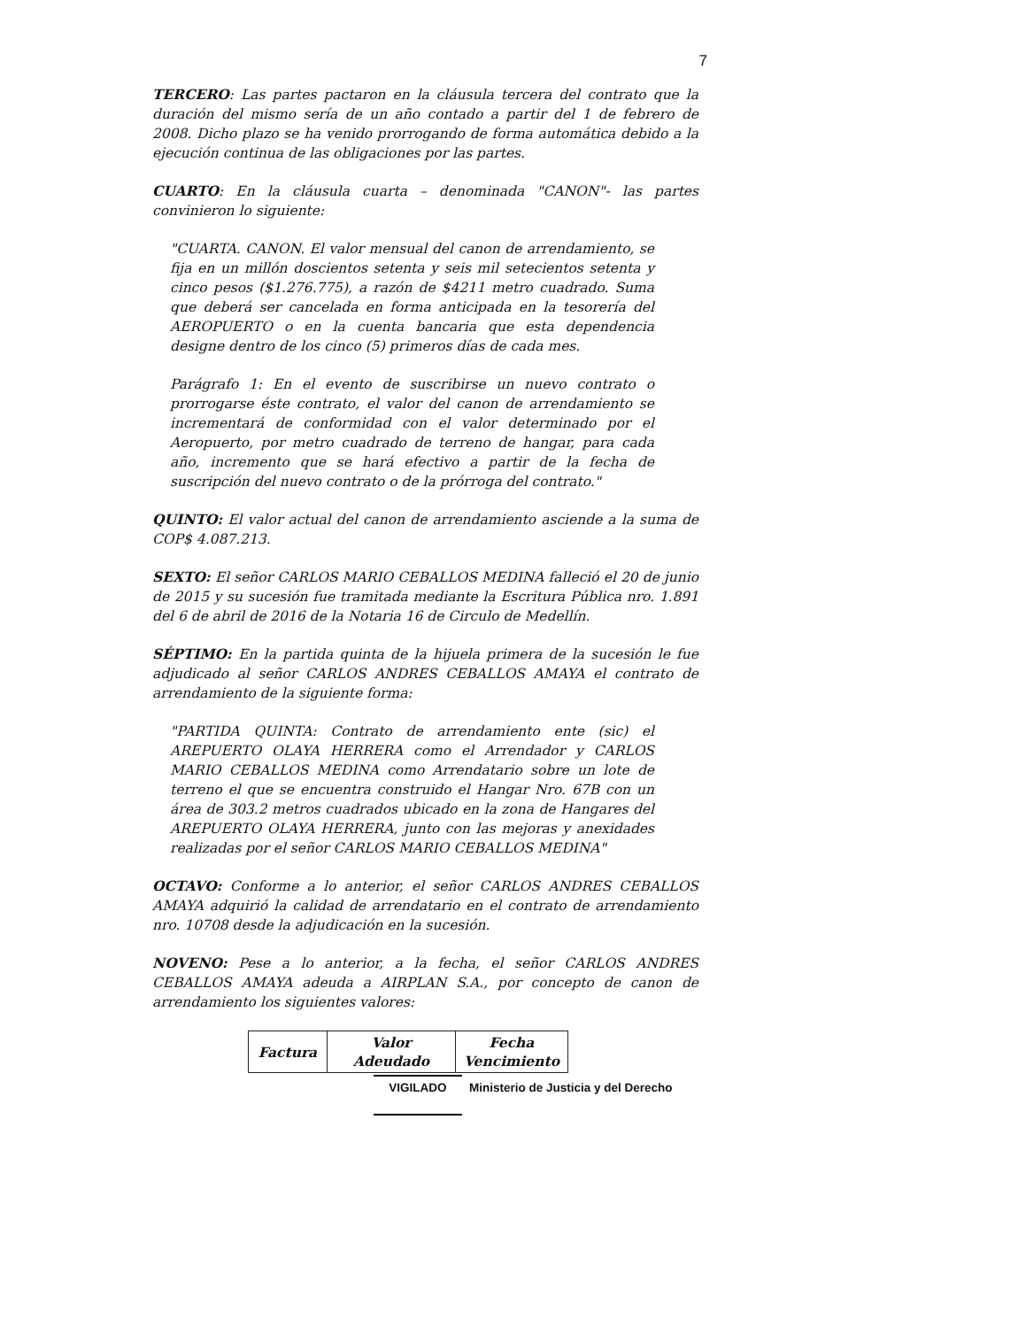7
TERCERO: Las partes pactaron en la cláusula tercera del contrato que la duración del mismo sería de un año contado a partir del 1 de febrero de 2008. Dicho plazo se ha venido prorrogando de forma automática debido a la ejecución continua de las obligaciones por las partes.
CUARTO: En la cláusula cuarta – denominada "CANON"- las partes convinieron lo siguiente:
"CUARTA. CANON. El valor mensual del canon de arrendamiento, se fija en un millón doscientos setenta y seis mil setecientos setenta y cinco pesos ($1.276.775), a razón de $4211 metro cuadrado. Suma que deberá ser cancelada en forma anticipada en la tesorería del AEROPUERTO o en la cuenta bancaria que esta dependencia designe dentro de los cinco (5) primeros días de cada mes.
Parágrafo 1: En el evento de suscribirse un nuevo contrato o prorrogarse éste contrato, el valor del canon de arrendamiento se incrementará de conformidad con el valor determinado por el Aeropuerto, por metro cuadrado de terreno de hangar, para cada año, incremento que se hará efectivo a partir de la fecha de suscripción del nuevo contrato o de la prórroga del contrato."
QUINTO: El valor actual del canon de arrendamiento asciende a la suma de COP$ 4.087.213.
SEXTO: El señor CARLOS MARIO CEBALLOS MEDINA falleció el 20 de junio de 2015 y su sucesión fue tramitada mediante la Escritura Pública nro. 1.891 del 6 de abril de 2016 de la Notaria 16 de Circulo de Medellín.
SÉPTIMO: En la partida quinta de la hijuela primera de la sucesión le fue adjudicado al señor CARLOS ANDRES CEBALLOS AMAYA el contrato de arrendamiento de la siguiente forma:
"PARTIDA QUINTA: Contrato de arrendamiento ente (sic) el AREPUERTO OLAYA HERRERA como el Arrendador y CARLOS MARIO CEBALLOS MEDINA como Arrendatario sobre un lote de terreno el que se encuentra construido el Hangar Nro. 67B con un área de 303.2 metros cuadrados ubicado en la zona de Hangares del AREPUERTO OLAYA HERRERA, junto con las mejoras y anexidades realizadas por el señor CARLOS MARIO CEBALLOS MEDINA"
OCTAVO: Conforme a lo anterior, el señor CARLOS ANDRES CEBALLOS AMAYA adquirió la calidad de arrendatario en el contrato de arrendamiento nro. 10708 desde la adjudicación en la sucesión.
NOVENO: Pese a lo anterior, a la fecha, el señor CARLOS ANDRES CEBALLOS AMAYA adeuda a AIRPLAN S.A., por concepto de canon de arrendamiento los siguientes valores:
| Factura | Valor Adeudado | Fecha Vencimiento |
| --- | --- | --- |
VIGILADO Ministerio de Justicia y del Derecho